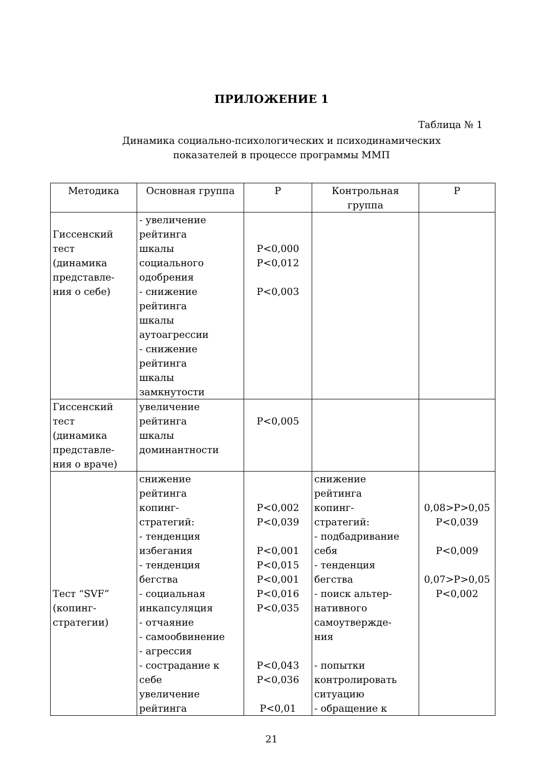ПРИЛОЖЕНИЕ 1
Таблица № 1
Динамика социально-психологических и психодинамических
показателей в процессе программы ММП
| Методика | Основная группа | Р | Контрольная группа | Р |
| --- | --- | --- | --- | --- |
| Гиссенский тест (динамика представле- ния о себе) | - увеличение рейтинга шкалы социального одобрения - снижение рейтинга шкалы аутоагрессии - снижение рейтинга шкалы замкнутости | P<0,000 P<0,012 P<0,003 | | |
| Гиссенский тест (динамика представле- ния о враче) | увеличение рейтинга шкалы доминантности | P<0,005 | | |
| Тест “SVF” (копинг- стратегии) | снижение рейтинга копинг- стратегий: - тенденция избегания - тенденция бегства - социальная инкапсуляция - отчаяние - самообвинение - агрессия - сострадание к себе увеличение рейтинга | P<0,002 P<0,039 P<0,001 P<0,015 P<0,001 P<0,016 P<0,035 P<0,043 P<0,036 P<0,01 | снижение рейтинга копинг- стратегий: - подбадривание себя - тенденция бегства - поиск альтер- нативного самоутвержде- ния - попытки контролировать ситуацию - обращение к | 0,08>P>0,05 P<0,039 P<0,009 0,07>P>0,05 P<0,002 |
21